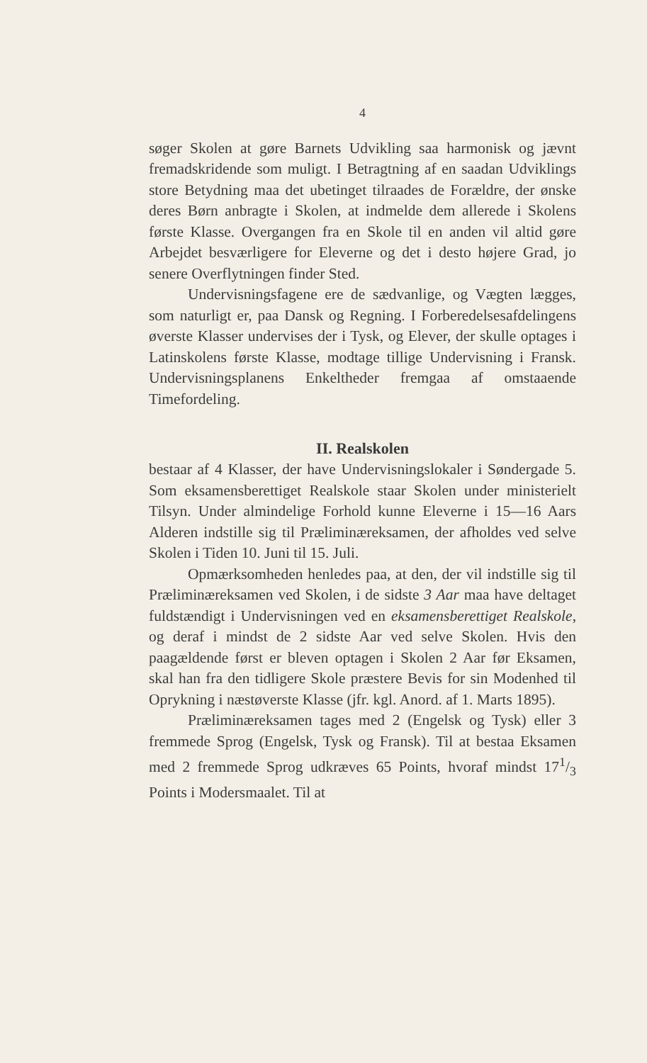4
søger Skolen at gøre Barnets Udvikling saa harmonisk og jævnt fremadskridende som muligt. I Betragtning af en saadan Udviklings store Betydning maa det ubetinget tilraades de Forældre, der ønske deres Børn anbragte i Skolen, at indmelde dem allerede i Skolens første Klasse. Overgangen fra en Skole til en anden vil altid gøre Arbejdet besværligere for Eleverne og det i desto højere Grad, jo senere Overflytningen finder Sted.
Undervisningsfagene ere de sædvanlige, og Vægten lægges, som naturligt er, paa Dansk og Regning. I Forberedelsesafdelingens øverste Klasser undervises der i Tysk, og Elever, der skulle optages i Latinskolens første Klasse, modtage tillige Undervisning i Fransk. Undervisningsplanens Enkeltheder fremgaa af omstaaende Timefordeling.
II. Realskolen
bestaar af 4 Klasser, der have Undervisningslokaler i Søndergade 5. Som eksamensberettiget Realskole staar Skolen under ministerielt Tilsyn. Under almindelige Forhold kunne Eleverne i 15—16 Aars Alderen indstille sig til Præliminæreksamen, der afholdes ved selve Skolen i Tiden 10. Juni til 15. Juli.
Opmærksomheden henledes paa, at den, der vil indstille sig til Præliminæreksamen ved Skolen, i de sidste 3 Aar maa have deltaget fuldstændigt i Undervisningen ved en eksamensberettiget Realskole, og deraf i mindst de 2 sidste Aar ved selve Skolen. Hvis den paagældende først er bleven optagen i Skolen 2 Aar før Eksamen, skal han fra den tidligere Skole præstere Bevis for sin Modenhed til Oprykning i næstøverste Klasse (jfr. kgl. Anord. af 1. Marts 1895).
Præliminæreksamen tages med 2 (Engelsk og Tysk) eller 3 fremmede Sprog (Engelsk, Tysk og Fransk). Til at bestaa Eksamen med 2 fremmede Sprog udkræves 65 Points, hvoraf mindst 171/3 Points i Modersmaalet. Til at